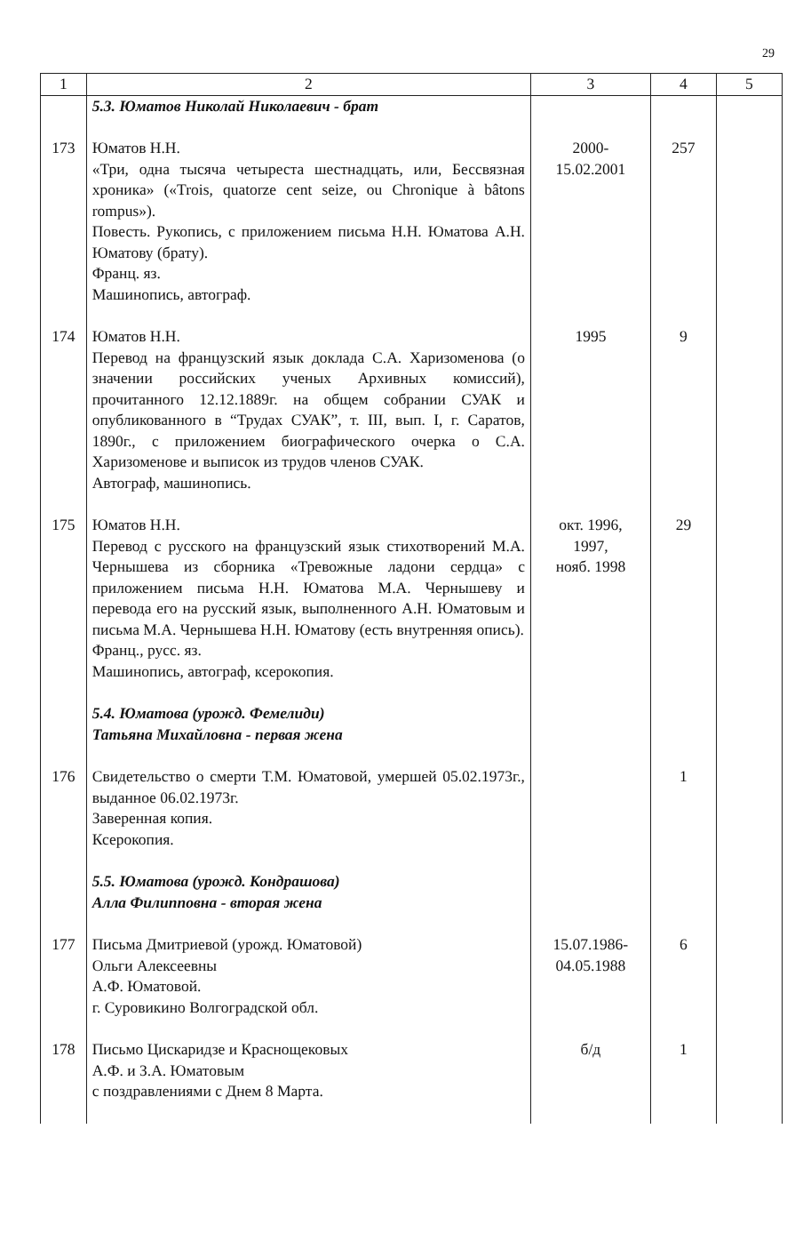29
| 1 | 2 | 3 | 4 | 5 |
| --- | --- | --- | --- | --- |
| | 5.3. Юматов Николай Николаевич - брат | | | |
| 173 | Юматов Н.Н. «Три, одна тысяча четыреста шестнадцать, или, Бессвязная хроника» («Trois, quatorze cent seize, ou Chronique à bâtons rompus»). Повесть. Рукопись, с приложением письма Н.Н. Юматова А.Н. Юматову (брату). Франц. яз. Машинопись, автограф. | 2000- 15.02.2001 | 257 | |
| 174 | Юматов Н.Н. Перевод на французский язык доклада С.А. Харизоменова (о значении российских ученых Архивных комиссий), прочитанного 12.12.1889г. на общем собрании СУАК и опубликованного в “Трудах СУАК”, т. III, вып. I, г. Саратов, 1890г., с приложением биографического очерка о С.А. Харизоменове и выписок из трудов членов СУАК. Автограф, машинопись. | 1995 | 9 | |
| 175 | Юматов Н.Н. Перевод с русского на французский язык стихотворений М.А. Чернышева из сборника «Тревожные ладони сердца» с приложением письма Н.Н. Юматова М.А. Чернышеву и перевода его на русский язык, выполненного А.Н. Юматовым и письма М.А. Чернышева Н.Н. Юматову (есть внутренняя опись). Франц., русс. яз. Машинопись, автограф, ксерокопия. | окт. 1996, 1997, нояб. 1998 | 29 | |
| | 5.4. Юматова (урожд. Фемелиди) Татьяна Михайловна - первая жена | | | |
| 176 | Свидетельство о смерти Т.М. Юматовой, умершей 05.02.1973г., выданное 06.02.1973г. Заверенная копия. Ксерокопия. | | 1 | |
| | 5.5. Юматова (урожд. Кондрашова) Алла Филипповна - вторая жена | | | |
| 177 | Письма Дмитриевой (урожд. Юматовой) Ольги Алексеевны А.Ф. Юматовой. г. Суровикино Волгоградской обл. | 15.07.1986- 04.05.1988 | 6 | |
| 178 | Письмо Цискаридзе и Краснощековых А.Ф. и З.А. Юматовым с поздравлениями с Днем 8 Марта. | б/д | 1 | |